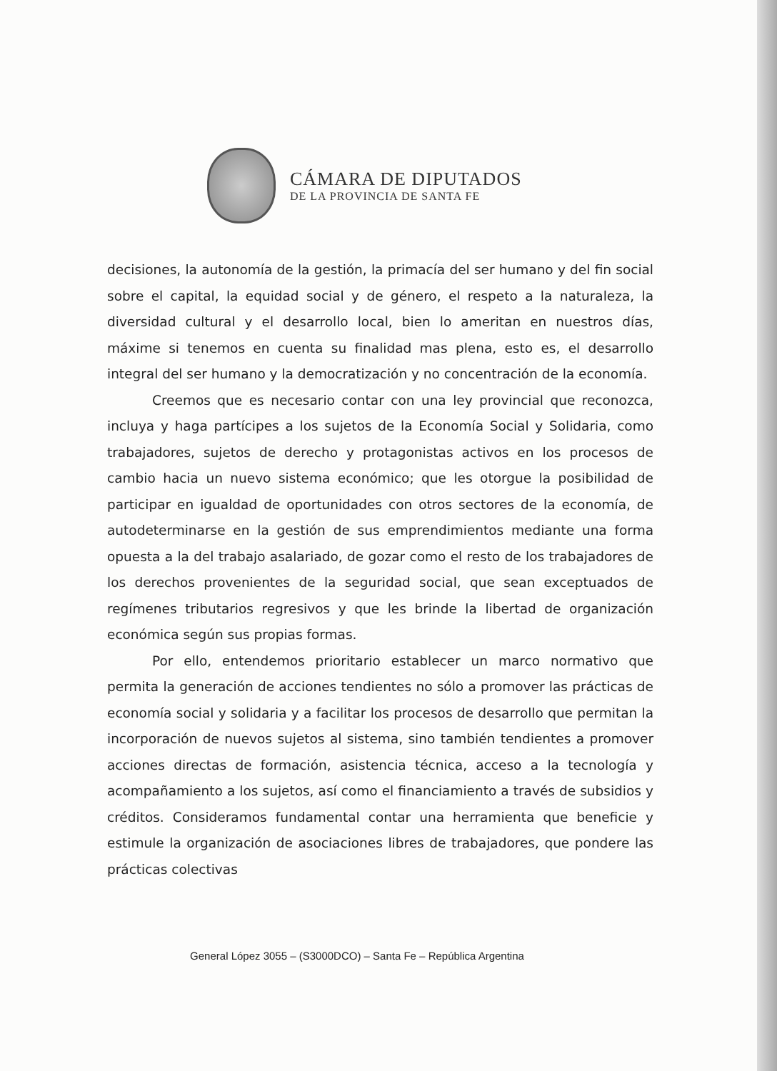CÁMARA DE DIPUTADOS
DE LA PROVINCIA DE SANTA FE
decisiones, la autonomía de la gestión, la primacía del ser humano y del fin social sobre el capital, la equidad social y de género, el respeto a la naturaleza, la diversidad cultural y el desarrollo local, bien lo ameritan en nuestros días, máxime si tenemos en cuenta su finalidad mas plena, esto es, el desarrollo integral del ser humano y la democratización y no concentración de la economía.
Creemos que es necesario contar con una ley provincial que reconozca, incluya y haga partícipes a los sujetos de la Economía Social y Solidaria, como trabajadores, sujetos de derecho y protagonistas activos en los procesos de cambio hacia un nuevo sistema económico; que les otorgue la posibilidad de participar en igualdad de oportunidades con otros sectores de la economía, de autodeterminarse en la gestión de sus emprendimientos mediante una forma opuesta a la del trabajo asalariado, de gozar como el resto de los trabajadores de los derechos provenientes de la seguridad social, que sean exceptuados de regímenes tributarios regresivos y que les brinde la libertad de organización económica según sus propias formas.
Por ello, entendemos prioritario establecer un marco normativo que permita la generación de acciones tendientes no sólo a promover las prácticas de economía social y solidaria y a facilitar los procesos de desarrollo que permitan la incorporación de nuevos sujetos al sistema, sino también tendientes a promover acciones directas de formación, asistencia técnica, acceso a la tecnología y acompañamiento a los sujetos, así como el financiamiento a través de subsidios y créditos. Consideramos fundamental contar una herramienta que beneficie y estimule la organización de asociaciones libres de trabajadores, que pondere las prácticas colectivas
General López 3055 – (S3000DCO) – Santa Fe – República Argentina